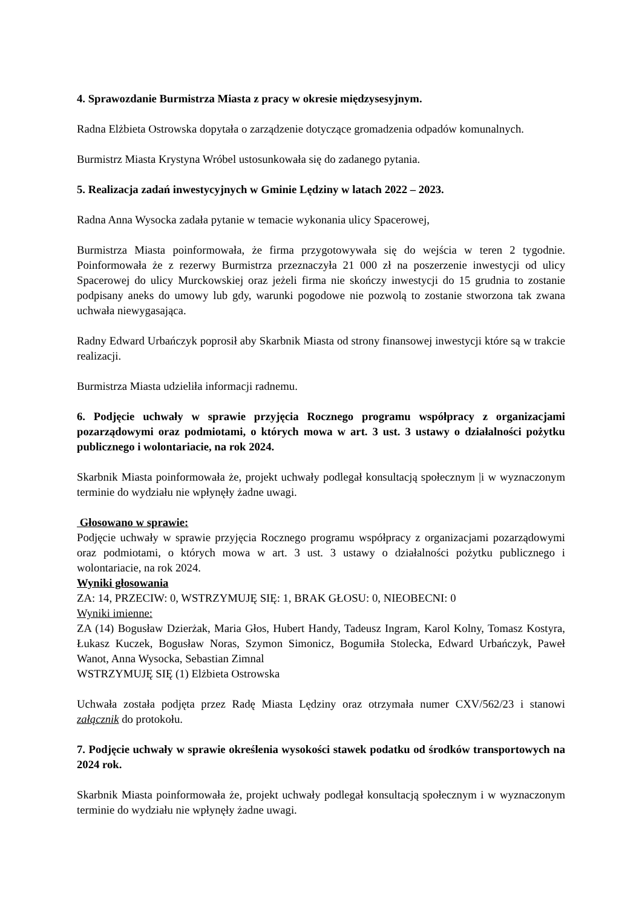4. Sprawozdanie Burmistrza Miasta z pracy w okresie międzysesyjnym.
Radna Elżbieta Ostrowska dopytała o zarządzenie dotyczące gromadzenia odpadów komunalnych.
Burmistrz Miasta Krystyna Wróbel ustosunkowała się do zadanego pytania.
5. Realizacja zadań inwestycyjnych w Gminie Lędziny w latach 2022 – 2023.
Radna Anna Wysocka zadała pytanie w temacie wykonania ulicy Spacerowej,
Burmistrza Miasta poinformowała, że firma przygotowywała się do wejścia w teren 2 tygodnie. Poinformowała że z rezerwy Burmistrza przeznaczyła 21 000 zł na poszerzenie inwestycji od ulicy Spacerowej do ulicy Murckowskiej oraz jeżeli firma nie skończy inwestycji do 15 grudnia to zostanie podpisany aneks do umowy lub gdy, warunki pogodowe nie pozwolą to zostanie stworzona tak zwana uchwała niewygasająca.
Radny Edward Urbańczyk poprosił aby Skarbnik Miasta od strony finansowej inwestycji które są w trakcie realizacji.
Burmistrza Miasta udzieliła informacji radnemu.
6. Podjęcie uchwały w sprawie przyjęcia Rocznego programu współpracy z organizacjami pozarządowymi oraz podmiotami, o których mowa w art. 3 ust. 3 ustawy o działalności pożytku publicznego i wolontariacie, na rok 2024.
Skarbnik Miasta poinformowała że, projekt uchwały podlegał konsultacją społecznym |i w wyznaczonym terminie do wydziału nie wpłynęły żadne uwagi.
Głosowano w sprawie:
Podjęcie uchwały w sprawie przyjęcia Rocznego programu współpracy z organizacjami pozarządowymi oraz podmiotami, o których mowa w art. 3 ust. 3 ustawy o działalności pożytku publicznego i wolontariacie, na rok 2024.
Wyniki głosowania
ZA: 14, PRZECIW: 0, WSTRZYMUJĘ SIĘ: 1, BRAK GŁOSU: 0, NIEOBECNI: 0
Wyniki imienne:
ZA (14) Bogusław Dzierżak, Maria Głos, Hubert Handy, Tadeusz Ingram, Karol Kolny, Tomasz Kostyra, Łukasz Kuczek, Bogusław Noras, Szymon Simonicz, Bogumiła Stolecka, Edward Urbańczyk, Paweł Wanot, Anna Wysocka, Sebastian Zimnal
WSTRZYMUJĘ SIĘ (1) Elżbieta Ostrowska
Uchwała została podjęta przez Radę Miasta Lędziny oraz otrzymała numer CXV/562/23 i stanowi załącznik do protokołu.
7. Podjęcie uchwały w sprawie określenia wysokości stawek podatku od środków transportowych na 2024 rok.
Skarbnik Miasta poinformowała że, projekt uchwały podlegał konsultacją społecznym i w wyznaczonym terminie do wydziału nie wpłynęły żadne uwagi.